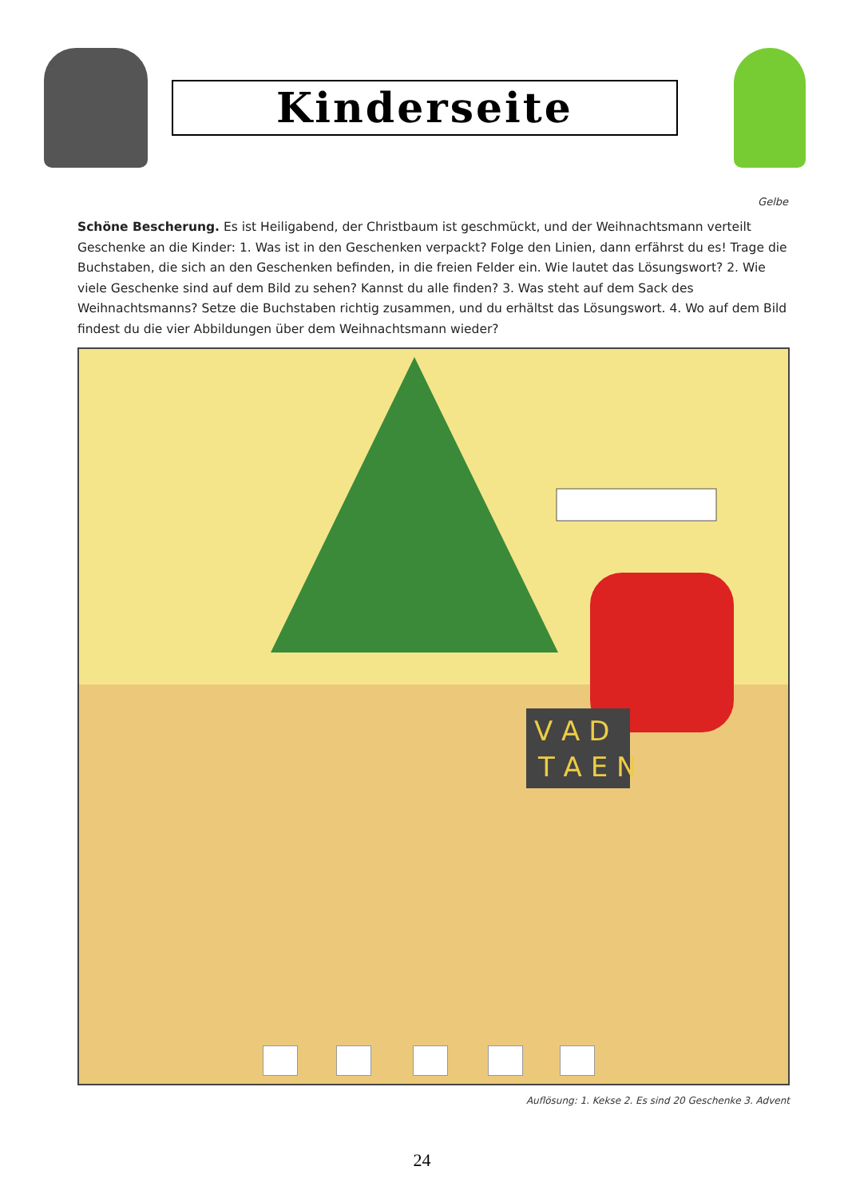Kinderseite
Gelbe
Schöne Bescherung. Es ist Heiligabend, der Christbaum ist geschmückt, und der Weihnachtsmann verteilt Geschenke an die Kinder: 1. Was ist in den Geschenken verpackt? Folge den Linien, dann erfährst du es! Trage die Buchstaben, die sich an den Geschenken befinden, in die freien Felder ein. Wie lautet das Lösungswort? 2. Wie viele Geschenke sind auf dem Bild zu sehen? Kannst du alle finden? 3. Was steht auf dem Sack des Weihnachtsmanns? Setze die Buchstaben richtig zusammen, und du erhältst das Lösungswort. 4. Wo auf dem Bild findest du die vier Abbildungen über dem Weihnachtsmann wieder?
V A D
T A E N
Auflösung: 1. Kekse 2. Es sind 20 Geschenke 3. Advent
24